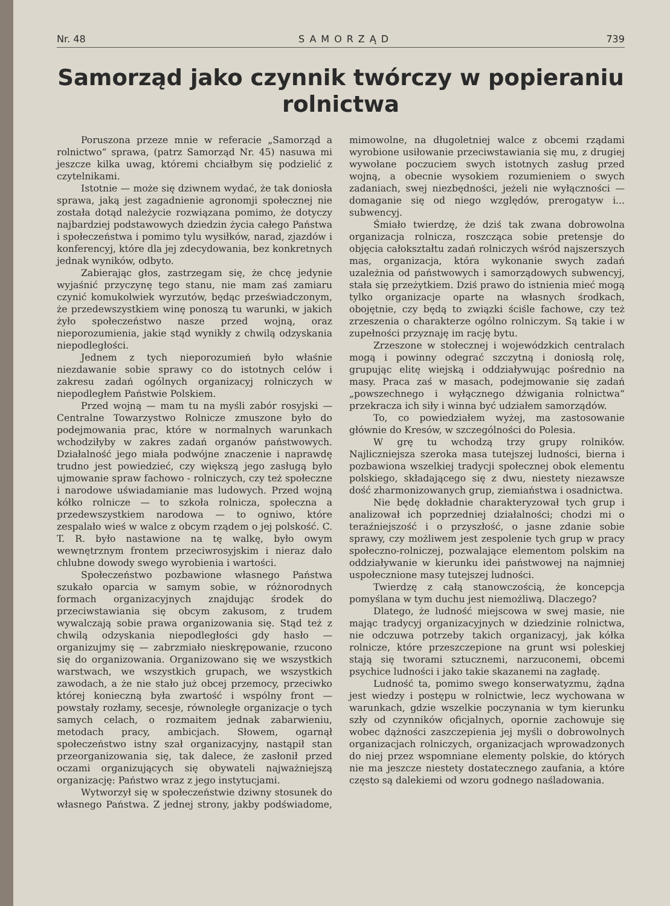Nr. 48 SAMORZĄD 739
Samorząd jako czynnik twórczy w popieraniu rolnictwa
Poruszona przeze mnie w referacie „Samorząd a rolnictwo“ sprawa, (patrz Samorząd Nr. 45) nasuwa mi jeszcze kilka uwag, któremi chciałbym się podzielić z czytelnikami.
Istotnie — może się dziwnem wydać, że tak doniosła sprawa, jaką jest zagadnienie agronomji społecznej nie została dotąd należycie rozwiązana pomimo, że dotyczy najbardziej podstawowych dziedzin życia całego Państwa i społeczeństwa i pomimo tylu wysiłków, narad, zjazdów i konferencyj, które dla jej zdecydowania, bez konkretnych jednak wyników, odbyto.
Zabierając głos, zastrzegam się, że chcę jedynie wyjaśnić przyczynę tego stanu, nie mam zaś zamiaru czynić komukolwiek wyrzutów, będąc przeświadczonym, że przedewszystkiem winę ponoszą tu warunki, w jakich żyło społeczeństwo nasze przed wojną, oraz nieporozumienia, jakie stąd wynikły z chwilą odzyskania niepodległości.
Jednem z tych nieporozumień było właśnie niezdawanie sobie sprawy co do istotnych celów i zakresu zadań ogólnych organizacyj rolniczych w niepodległem Państwie Polskiem.
Przed wojną — mam tu na myśli zabór rosyjski — Centralne Towarzystwo Rolnicze zmuszone było do podejmowania prac, które w normalnych warunkach wchodziłyby w zakres zadań organów państwowych. Działalność jego miała podwójne znaczenie i naprawdę trudno jest powiedzieć, czy większą jego zasługą było ujmowanie spraw fachowo - rolniczych, czy też społeczne i narodowe uświadamianie mas ludowych. Przed wojną kółko rolnicze — to szkoła rolnicza, społeczna a przedewszystkiem narodowa — to ogniwo, które zespalało wieś w walce z obcym rządem o jej polskość. C. T. R. było nastawione na tę walkę, było owym wewnętrznym frontem przeciwrosyjskim i nieraz dało chlubne dowody swego wyrobienia i wartości.
Społeczeństwo pozbawione własnego Państwa szukało oparcia w samym sobie, w różnorodnych formach organizacyjnych znajdując środek do przeciwstawiania się obcym zakusom, z trudem wywalczają sobie prawa organizowania się. Stąd też z chwilą odzyskania niepodległości gdy hasło — organizujmy się — zabrzmiało nieskrępowanie, rzucono się do organizowania. Organizowano się we wszystkich warstwach, we wszystkich grupach, we wszystkich zawodach, a że nie stało już obcej przemocy, przeciwko której konieczną była zwartość i wspólny front — powstały rozłamy, secesje, równoległe organizacje o tych samych celach, o rozmaitem jednak zabarwieniu, metodach pracy, ambicjach. Słowem, ogarnął społeczeństwo istny szał organizacyjny, nastąpił stan przeorganizowania się, tak dalece, że zasłonił przed oczami organizujących się obywateli najważniejszą organizację: Państwo wraz z jego instytucjami.
Wytworzył się w społeczeństwie dziwny stosunek do własnego Państwa. Z jednej strony, jakby podświadome, mimowolne, na długoletniej walce z obcemi rządami wyrobione usiłowanie przeciwstawiania się mu, z drugiej wywołane poczuciem swych istotnych zasług przed wojną, a obecnie wysokiem rozumieniem o swych zadaniach, swej niezbędności, jeżeli nie wyłączności — domaganie się od niego względów, prerogatyw i... subwencyj.
Śmiało twierdzę, że dziś tak zwana dobrowolna organizacja rolnicza, roszcząca sobie pretensje do objęcia całokształtu zadań rolniczych wśród najszerszych mas, organizacja, która wykonanie swych zadań uzależnia od państwowych i samorządowych subwencyj, stała się przeżytkiem. Dziś prawo do istnienia mieć mogą tylko organizacje oparte na własnych środkach, obojętnie, czy będą to związki ściśle fachowe, czy też zrzeszenia o charakterze ogólno rolniczym. Są takie i w zupełności przyznaję im rację bytu.
Zrzeszone w stołecznej i wojewódzkich centralach mogą i powinny odegrać szczytną i doniosłą rolę, grupując elitę wiejską i oddziaływując pośrednio na masy. Praca zaś w masach, podejmowanie się zadań „powszechnego i wyłącznego dźwigania rolnictwa“ przekracza ich siły i winna być udziałem samorządów.
To, co powiedziałem wyżej, ma zastosowanie głównie do Kresów, w szczególności do Polesia.
W grę tu wchodzą trzy grupy rolników. Najliczniejsza szeroka masa tutejszej ludności, bierna i pozbawiona wszelkiej tradycji społecznej obok elementu polskiego, składającego się z dwu, niestety niezawsze dość zharmonizowanych grup, ziemiaństwa i osadnictwa.
Nie będę dokładnie charakteryzował tych grup i analizował ich poprzedniej działalności; chodzi mi o teraźniejszość i o przyszłość, o jasne zdanie sobie sprawy, czy możliwem jest zespolenie tych grup w pracy społeczno-rolniczej, pozwalające elementom polskim na oddziaływanie w kierunku idei państwowej na najmniej uspołecznione masy tutejszej ludności.
Twierdzę z całą stanowczością, że koncepcja pomyślana w tym duchu jest niemożliwą. Dlaczego?
Dlatego, że ludność miejscowa w swej masie, nie mając tradycyj organizacyjnych w dziedzinie rolnictwa, nie odczuwa potrzeby takich organizacyj, jak kółka rolnicze, które przeszczepione na grunt wsi poleskiej stają się tworami sztucznemi, narzuconemi, obcemi psychice ludności i jako takie skazanemi na zagładę.
Ludność ta, pomimo swego konserwatyzmu, żądna jest wiedzy i postępu w rolnictwie, lecz wychowana w warunkach, gdzie wszelkie poczynania w tym kierunku szły od czynników oficjalnych, opornie zachowuje się wobec dążności zaszczepienia jej myśli o dobrowolnych organizacjach rolniczych, organizacjach wprowadzonych do niej przez wspomniane elementy polskie, do których nie ma jeszcze niestety dostatecznego zaufania, a które często są dalekiemi od wzoru godnego naśladowania.